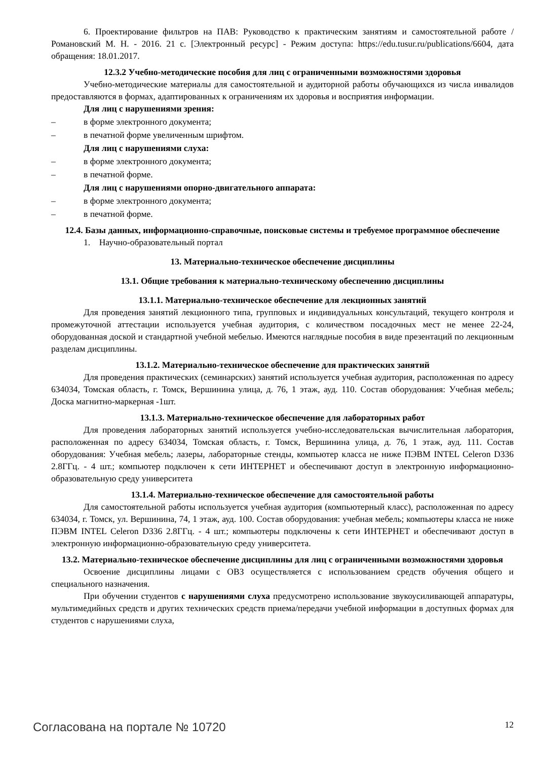6. Проектирование фильтров на ПАВ: Руководство к практическим занятиям и самостоятельной работе / Романовский М. Н. - 2016. 21 с. [Электронный ресурс] - Режим доступа: https://edu.tusur.ru/publications/6604, дата обращения: 18.01.2017.
12.3.2 Учебно-методические пособия для лиц с ограниченными возможностями здоровья
Учебно-методические материалы для самостоятельной и аудиторной работы обучающихся из числа инвалидов предоставляются в формах, адаптированных к ограничениям их здоровья и восприятия информации.
Для лиц с нарушениями зрения:
– в форме электронного документа;
– в печатной форме увеличенным шрифтом.
Для лиц с нарушениями слуха:
– в форме электронного документа;
– в печатной форме.
Для лиц с нарушениями опорно-двигательного аппарата:
– в форме электронного документа;
– в печатной форме.
12.4. Базы данных, информационно-справочные, поисковые системы и требуемое программное обеспечение
1. Научно-образовательный портал
13. Материально-техническое обеспечение дисциплины
13.1. Общие требования к материально-техническому обеспечению дисциплины
13.1.1. Материально-техническое обеспечение для лекционных занятий
Для проведения занятий лекционного типа, групповых и индивидуальных консультаций, текущего контроля и промежуточной аттестации используется учебная аудитория, с количеством посадочных мест не менее 22-24, оборудованная доской и стандартной учебной мебелью. Имеются наглядные пособия в виде презентаций по лекционным разделам дисциплины.
13.1.2. Материально-техническое обеспечение для практических занятий
Для проведения практических (семинарских) занятий используется учебная аудитория, расположенная по адресу 634034, Томская область, г. Томск, Вершинина улица, д. 76, 1 этаж, ауд. 110. Состав оборудования: Учебная мебель; Доска магнитно-маркерная -1шт.
13.1.3. Материально-техническое обеспечение для лабораторных работ
Для проведения лабораторных занятий используется учебно-исследовательская вычислительная лаборатория, расположенная по адресу 634034, Томская область, г. Томск, Вершинина улица, д. 76, 1 этаж, ауд. 111. Состав оборудования: Учебная мебель; лазеры, лабораторные стенды, компьютер класса не ниже ПЭВМ INTEL Celeron D336 2.8ГГц. - 4 шт.; компьютер подключен к сети ИНТЕРНЕТ и обеспечивают доступ в электронную информационно-образовательную среду университета
13.1.4. Материально-техническое обеспечение для самостоятельной работы
Для самостоятельной работы используется учебная аудитория (компьютерный класс), расположенная по адресу 634034, г. Томск, ул. Вершинина, 74, 1 этаж, ауд. 100. Состав оборудования: учебная мебель; компьютеры класса не ниже ПЭВМ INTEL Celeron D336 2.8ГГц. - 4 шт.; компьютеры подключены к сети ИНТЕРНЕТ и обеспечивают доступ в электронную информационно-образовательную среду университета.
13.2. Материально-техническое обеспечение дисциплины для лиц с ограниченными возможностями здоровья
Освоение дисциплины лицами с ОВЗ осуществляется с использованием средств обучения общего и специального назначения.
При обучении студентов с нарушениями слуха предусмотрено использование звукоусиливающей аппаратуры, мультимедийных средств и других технических средств приема/передачи учебной информации в доступных формах для студентов с нарушениями слуха,
Согласована на портале № 10720 12